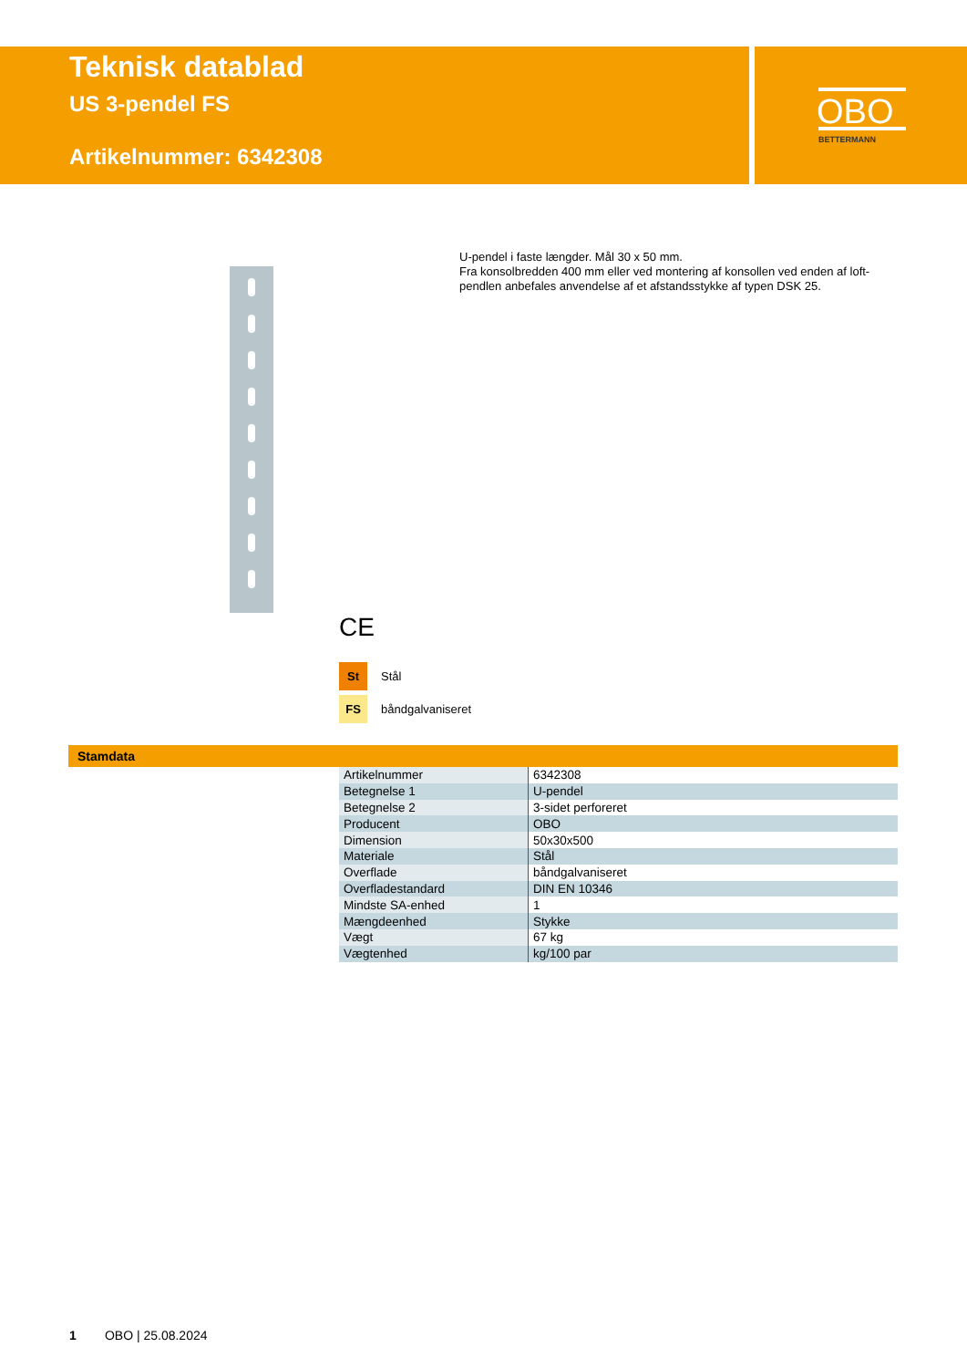Teknisk datablad
US 3-pendel FS
Artikelnummer: 6342308
OBO
BETTERMANN
U-pendel i faste længder. Mål 30 x 50 mm.
Fra konsolbredden 400 mm eller ved montering af konsollen ved enden af loft-pendlen anbefales anvendelse af et afstandsstykke af typen DSK 25.
CE
St Stål
FS båndgalvaniseret
Stamdata
| Artikelnummer | 6342308 |
| Betegnelse 1 | U-pendel |
| Betegnelse 2 | 3-sidet perforeret |
| Producent | OBO |
| Dimension | 50x30x500 |
| Materiale | Stål |
| Overflade | båndgalvaniseret |
| Overfladestandard | DIN EN 10346 |
| Mindste SA-enhed | 1 |
| Mængdeenhed | Stykke |
| Vægt | 67 kg |
| Vægtenhed | kg/100 par |
1 OBO | 25.08.2024